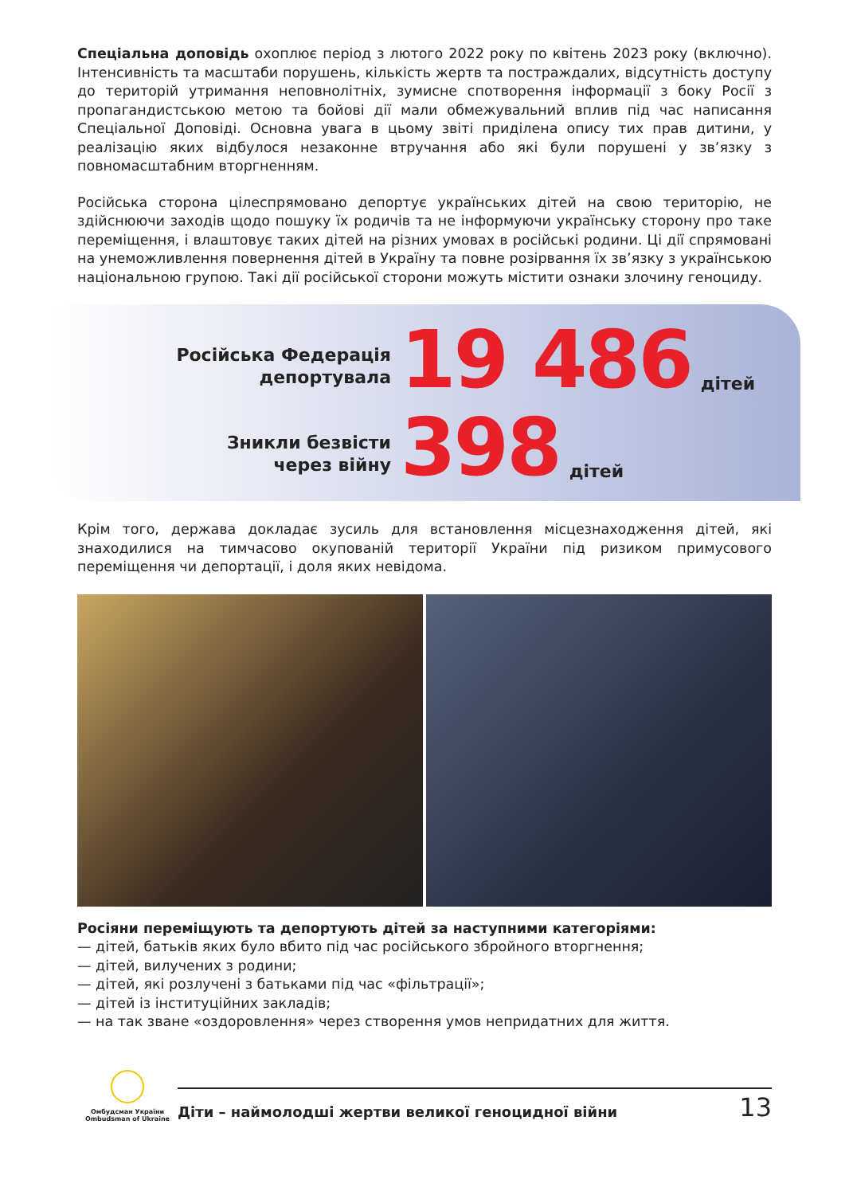Спеціальна доповідь охоплює період з лютого 2022 року по квітень 2023 року (включно). Інтенсивність та масштаби порушень, кількість жертв та постраждалих, відсутність доступу до територій утримання неповнолітніх, зумисне спотворення інформації з боку Росії з пропагандистською метою та бойові дії мали обмежувальний вплив під час написання Спеціальної Доповіді. Основна увага в цьому звіті приділена опису тих прав дитини, у реалізацію яких відбулося незаконне втручання або які були порушені у зв’язку з повномасштабним вторгненням.
Російська сторона цілеспрямовано депортує українських дітей на свою територію, не здійснюючи заходів щодо пошуку їх родичів та не інформуючи українську сторону про таке переміщення, і влаштовує таких дітей на різних умовах в російські родини. Ці дії спрямовані на унеможливлення повернення дітей в Україну та повне розірвання їх зв’язку з українською національною групою. Такі дії російської сторони можуть містити ознаки злочину геноциду.
Російська Федерація
депортувала
19 486
дітей
Зникли безвісти
через війну
398
дітей
Крім того, держава докладає зусиль для встановлення місцезнаходження дітей, які знаходилися на тимчасово окупованій території України під ризиком примусового переміщення чи депортації, і доля яких невідома.
Росіяни переміщують та депортують дітей за наступними категоріями:
— дітей, батьків яких було вбито під час російського збройного вторгнення;
— дітей, вилучених з родини;
— дітей, які розлучені з батьками під час «фільтрації»;
— дітей із інституційних закладів;
— на так зване «оздоровлення» через створення умов непридатних для життя.
Омбудсман України
Ombudsman of Ukraine
Діти – наймолодші жертви великої геноцидної війни 13